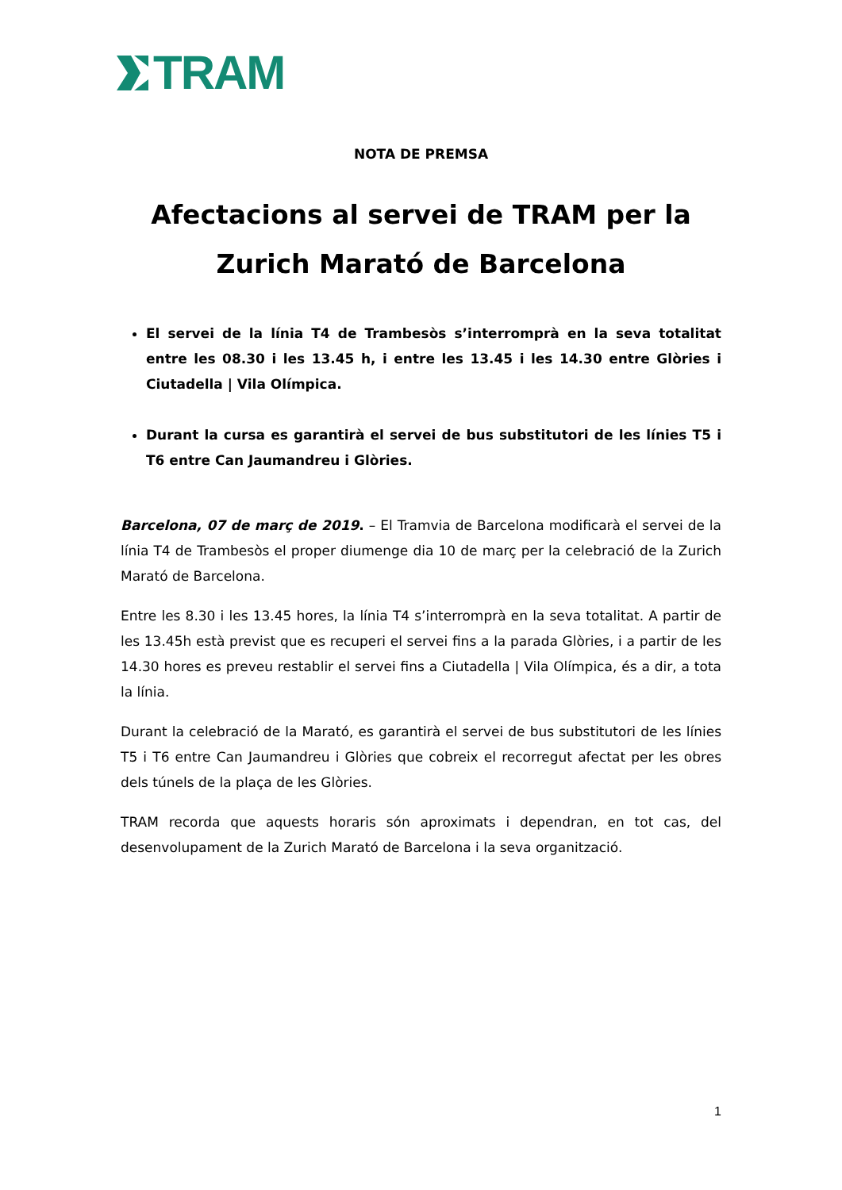TRAM
NOTA DE PREMSA
Afectacions al servei de TRAM per la Zurich Marató de Barcelona
El servei de la línia T4 de Trambesòs s’interromprà en la seva totalitat entre les 08.30 i les 13.45 h, i entre les 13.45 i les 14.30 entre Glòries i Ciutadella | Vila Olímpica.
Durant la cursa es garantirà el servei de bus substitutori de les línies T5 i T6 entre Can Jaumandreu i Glòries.
Barcelona, 07 de març de 2019. – El Tramvia de Barcelona modificarà el servei de la línia T4 de Trambesòs el proper diumenge dia 10 de març per la celebració de la Zurich Marató de Barcelona.
Entre les 8.30 i les 13.45 hores, la línia T4 s’interromprà en la seva totalitat. A partir de les 13.45h està previst que es recuperi el servei fins a la parada Glòries, i a partir de les 14.30 hores es preveu restablir el servei fins a Ciutadella | Vila Olímpica, és a dir, a tota la línia.
Durant la celebració de la Marató, es garantirà el servei de bus substitutori de les línies T5 i T6 entre Can Jaumandreu i Glòries que cobreix el recorregut afectat per les obres dels túnels de la plaça de les Glòries.
TRAM recorda que aquests horaris són aproximats i dependran, en tot cas, del desenvolupament de la Zurich Marató de Barcelona i la seva organització.
1